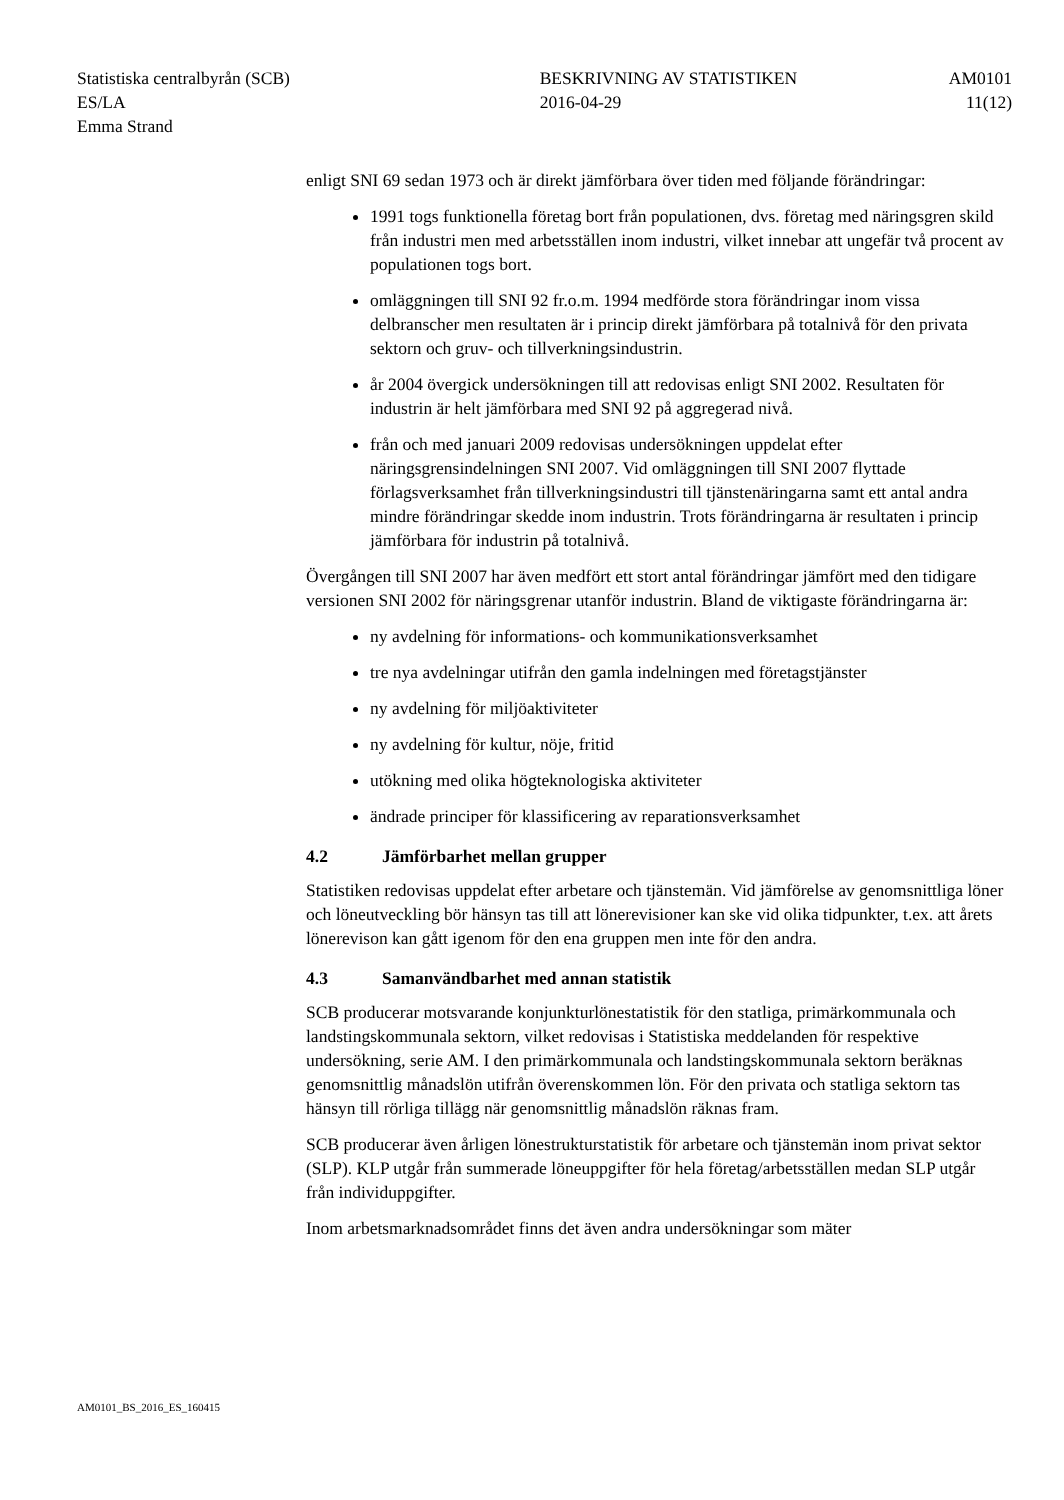| Statistiska centralbyrån (SCB) | BESKRIVNING AV STATISTIKEN | AM0101 |
| ES/LA | 2016-04-29 | 11(12) |
| Emma Strand | | |
enligt SNI 69 sedan 1973 och är direkt jämförbara över tiden med följande förändringar:
1991 togs funktionella företag bort från populationen, dvs. företag med näringsgren skild från industri men med arbetsställen inom industri, vilket innebar att ungefär två procent av populationen togs bort.
omläggningen till SNI 92 fr.o.m. 1994 medförde stora förändringar inom vissa delbranscher men resultaten är i princip direkt jämförbara på totalnivå för den privata sektorn och gruv- och tillverkningsindustrin.
år 2004 övergick undersökningen till att redovisas enligt SNI 2002. Resultaten för industrin är helt jämförbara med SNI 92 på aggregerad nivå.
från och med januari 2009 redovisas undersökningen uppdelat efter näringsgrensindelningen SNI 2007. Vid omläggningen till SNI 2007 flyttade förlagsverksamhet från tillverkningsindustri till tjänstenäringarna samt ett antal andra mindre förändringar skedde inom industrin. Trots förändringarna är resultaten i princip jämförbara för industrin på totalnivå.
Övergången till SNI 2007 har även medfört ett stort antal förändringar jämfört med den tidigare versionen SNI 2002 för näringsgrenar utanför industrin. Bland de viktigaste förändringarna är:
ny avdelning för informations- och kommunikationsverksamhet
tre nya avdelningar utifrån den gamla indelningen med företagstjänster
ny avdelning för miljöaktiviteter
ny avdelning för kultur, nöje, fritid
utökning med olika högteknologiska aktiviteter
ändrade principer för klassificering av reparationsverksamhet
4.2 Jämförbarhet mellan grupper
Statistiken redovisas uppdelat efter arbetare och tjänstemän. Vid jämförelse av genomsnittliga löner och löneutveckling bör hänsyn tas till att lönerevisioner kan ske vid olika tidpunkter, t.ex. att årets lönerevison kan gått igenom för den ena gruppen men inte för den andra.
4.3 Samanvändbarhet med annan statistik
SCB producerar motsvarande konjunkturlönestatistik för den statliga, primärkommunala och landstingskommunala sektorn, vilket redovisas i Statistiska meddelanden för respektive undersökning, serie AM. I den primärkommunala och landstingskommunala sektorn beräknas genomsnittlig månadslön utifrån överenskommen lön. För den privata och statliga sektorn tas hänsyn till rörliga tillägg när genomsnittlig månadslön räknas fram.
SCB producerar även årligen lönestrukturstatistik för arbetare och tjänstemän inom privat sektor (SLP). KLP utgår från summerade löneuppgifter för hela företag/arbetsställen medan SLP utgår från individuppgifter.
Inom arbetsmarknadsområdet finns det även andra undersökningar som mäter
AM0101_BS_2016_ES_160415